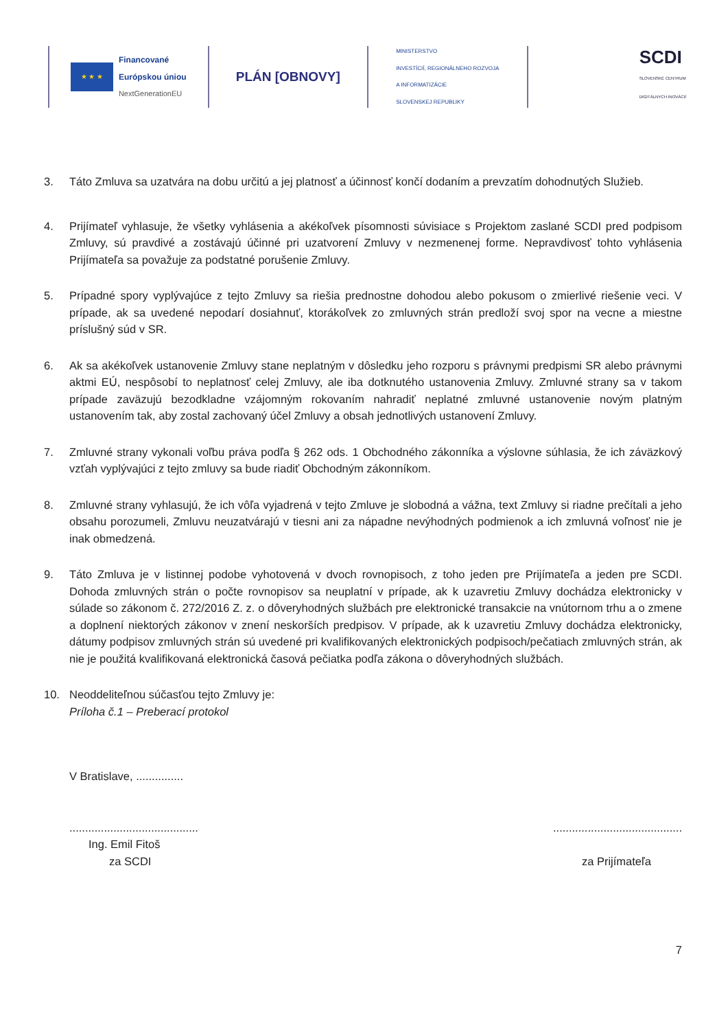★ ★ ★
Financované
Európskou úniou
NextGenerationEU
PLÁN [OBNOVY]
MINISTERSTVO
INVESTÍCIÍ, REGIONÁLNEHO ROZVOJA
A INFORMATIZÁCIE
SLOVENSKEJ REPUBLIKY
SCDI
SLOVENSKÉ CENTRUM
DIGITÁLNYCH INOVÁCIÍ
3. Táto Zmluva sa uzatvára na dobu určitú a jej platnosť a účinnosť končí dodaním a prevzatím dohodnutých Služieb.
4. Prijímateľ vyhlasuje, že všetky vyhlásenia a akékoľvek písomnosti súvisiace s Projektom zaslané SCDI pred podpisom Zmluvy, sú pravdivé a zostávajú účinné pri uzatvorení Zmluvy v nezmenenej forme. Nepravdivosť tohto vyhlásenia Prijímateľa sa považuje za podstatné porušenie Zmluvy.
5. Prípadné spory vyplývajúce z tejto Zmluvy sa riešia prednostne dohodou alebo pokusom o zmierlivé riešenie veci. V prípade, ak sa uvedené nepodarí dosiahnuť, ktorákoľvek zo zmluvných strán predloží svoj spor na vecne a miestne príslušný súd v SR.
6. Ak sa akékoľvek ustanovenie Zmluvy stane neplatným v dôsledku jeho rozporu s právnymi predpismi SR alebo právnymi aktmi EÚ, nespôsobí to neplatnosť celej Zmluvy, ale iba dotknutého ustanovenia Zmluvy. Zmluvné strany sa v takom prípade zaväzujú bezodkladne vzájomným rokovaním nahradiť neplatné zmluvné ustanovenie novým platným ustanovením tak, aby zostal zachovaný účel Zmluvy a obsah jednotlivých ustanovení Zmluvy.
7. Zmluvné strany vykonali voľbu práva podľa § 262 ods. 1 Obchodného zákonníka a výslovne súhlasia, že ich záväzkový vzťah vyplývajúci z tejto zmluvy sa bude riadiť Obchodným zákonníkom.
8. Zmluvné strany vyhlasujú, že ich vôľa vyjadrená v tejto Zmluve je slobodná a vážna, text Zmluvy si riadne prečítali a jeho obsahu porozumeli, Zmluvu neuzatvárajú v tiesni ani za nápadne nevýhodných podmienok a ich zmluvná voľnosť nie je inak obmedzená.
9. Táto Zmluva je v listinnej podobe vyhotovená v dvoch rovnopisoch, z toho jeden pre Prijímateľa a jeden pre SCDI. Dohoda zmluvných strán o počte rovnopisov sa neuplatní v prípade, ak k uzavretiu Zmluvy dochádza elektronicky v súlade so zákonom č. 272/2016 Z. z. o dôveryhodných službách pre elektronické transakcie na vnútornom trhu a o zmene a doplnení niektorých zákonov v znení neskorších predpisov. V prípade, ak k uzavretiu Zmluvy dochádza elektronicky, dátumy podpisov zmluvných strán sú uvedené pri kvalifikovaných elektronických podpisoch/pečatiach zmluvných strán, ak nie je použitá kvalifikovaná elektronická časová pečiatka podľa zákona o dôveryhodných službách.
10. Neoddeliteľnou súčasťou tejto Zmluvy je:
Príloha č.1 – Preberací protokol
V Bratislave, ...............
.........................................
Ing. Emil Fitoš
za SCDI
.........................................
za Prijímateľa
7